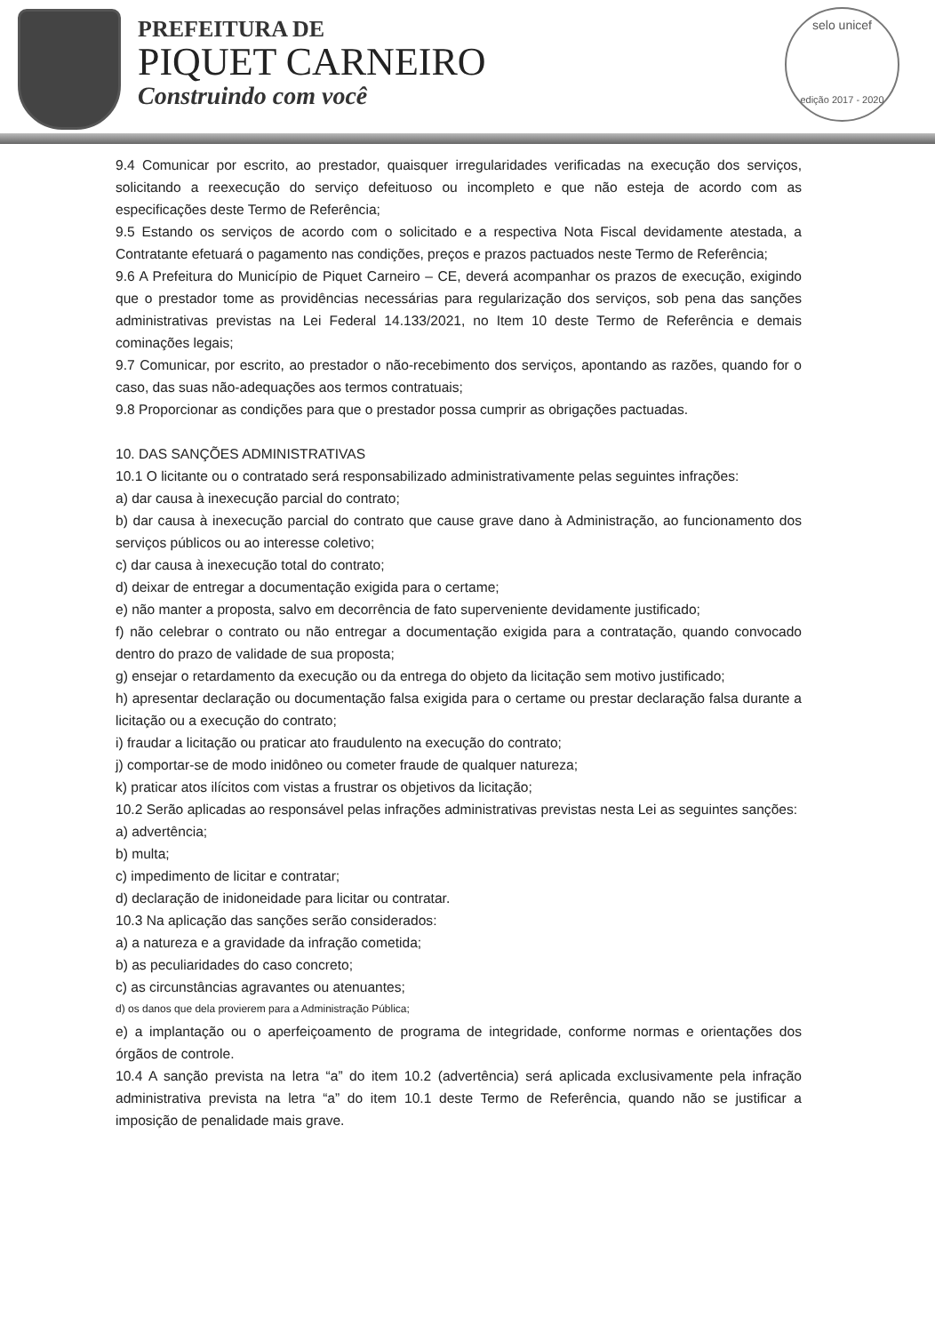PREFEITURA DE
PIQUET CARNEIRO
Construindo com você
selo unicef
edição 2017 - 2020
9.4 Comunicar por escrito, ao prestador, quaisquer irregularidades verificadas na execução dos serviços, solicitando a reexecução do serviço defeituoso ou incompleto e que não esteja de acordo com as especificações deste Termo de Referência;
9.5 Estando os serviços de acordo com o solicitado e a respectiva Nota Fiscal devidamente atestada, a Contratante efetuará o pagamento nas condições, preços e prazos pactuados neste Termo de Referência;
9.6 A Prefeitura do Município de Piquet Carneiro – CE, deverá acompanhar os prazos de execução, exigindo que o prestador tome as providências necessárias para regularização dos serviços, sob pena das sanções administrativas previstas na Lei Federal 14.133/2021, no Item 10 deste Termo de Referência e demais cominações legais;
9.7 Comunicar, por escrito, ao prestador o não-recebimento dos serviços, apontando as razões, quando for o caso, das suas não-adequações aos termos contratuais;
9.8 Proporcionar as condições para que o prestador possa cumprir as obrigações pactuadas.
10. DAS SANÇÕES ADMINISTRATIVAS
10.1 O licitante ou o contratado será responsabilizado administrativamente pelas seguintes infrações:
a) dar causa à inexecução parcial do contrato;
b) dar causa à inexecução parcial do contrato que cause grave dano à Administração, ao funcionamento dos serviços públicos ou ao interesse coletivo;
c) dar causa à inexecução total do contrato;
d) deixar de entregar a documentação exigida para o certame;
e) não manter a proposta, salvo em decorrência de fato superveniente devidamente justificado;
f) não celebrar o contrato ou não entregar a documentação exigida para a contratação, quando convocado dentro do prazo de validade de sua proposta;
g) ensejar o retardamento da execução ou da entrega do objeto da licitação sem motivo justificado;
h) apresentar declaração ou documentação falsa exigida para o certame ou prestar declaração falsa durante a licitação ou a execução do contrato;
i) fraudar a licitação ou praticar ato fraudulento na execução do contrato;
j) comportar-se de modo inidôneo ou cometer fraude de qualquer natureza;
k) praticar atos ilícitos com vistas a frustrar os objetivos da licitação;
10.2 Serão aplicadas ao responsável pelas infrações administrativas previstas nesta Lei as seguintes sanções:
a) advertência;
b) multa;
c) impedimento de licitar e contratar;
d) declaração de inidoneidade para licitar ou contratar.
10.3 Na aplicação das sanções serão considerados:
a) a natureza e a gravidade da infração cometida;
b) as peculiaridades do caso concreto;
c) as circunstâncias agravantes ou atenuantes;
d) os danos que dela provierem para a Administração Pública;
e) a implantação ou o aperfeiçoamento de programa de integridade, conforme normas e orientações dos órgãos de controle.
10.4 A sanção prevista na letra “a” do item 10.2 (advertência) será aplicada exclusivamente pela infração administrativa prevista na letra “a” do item 10.1 deste Termo de Referência, quando não se justificar a imposição de penalidade mais grave.